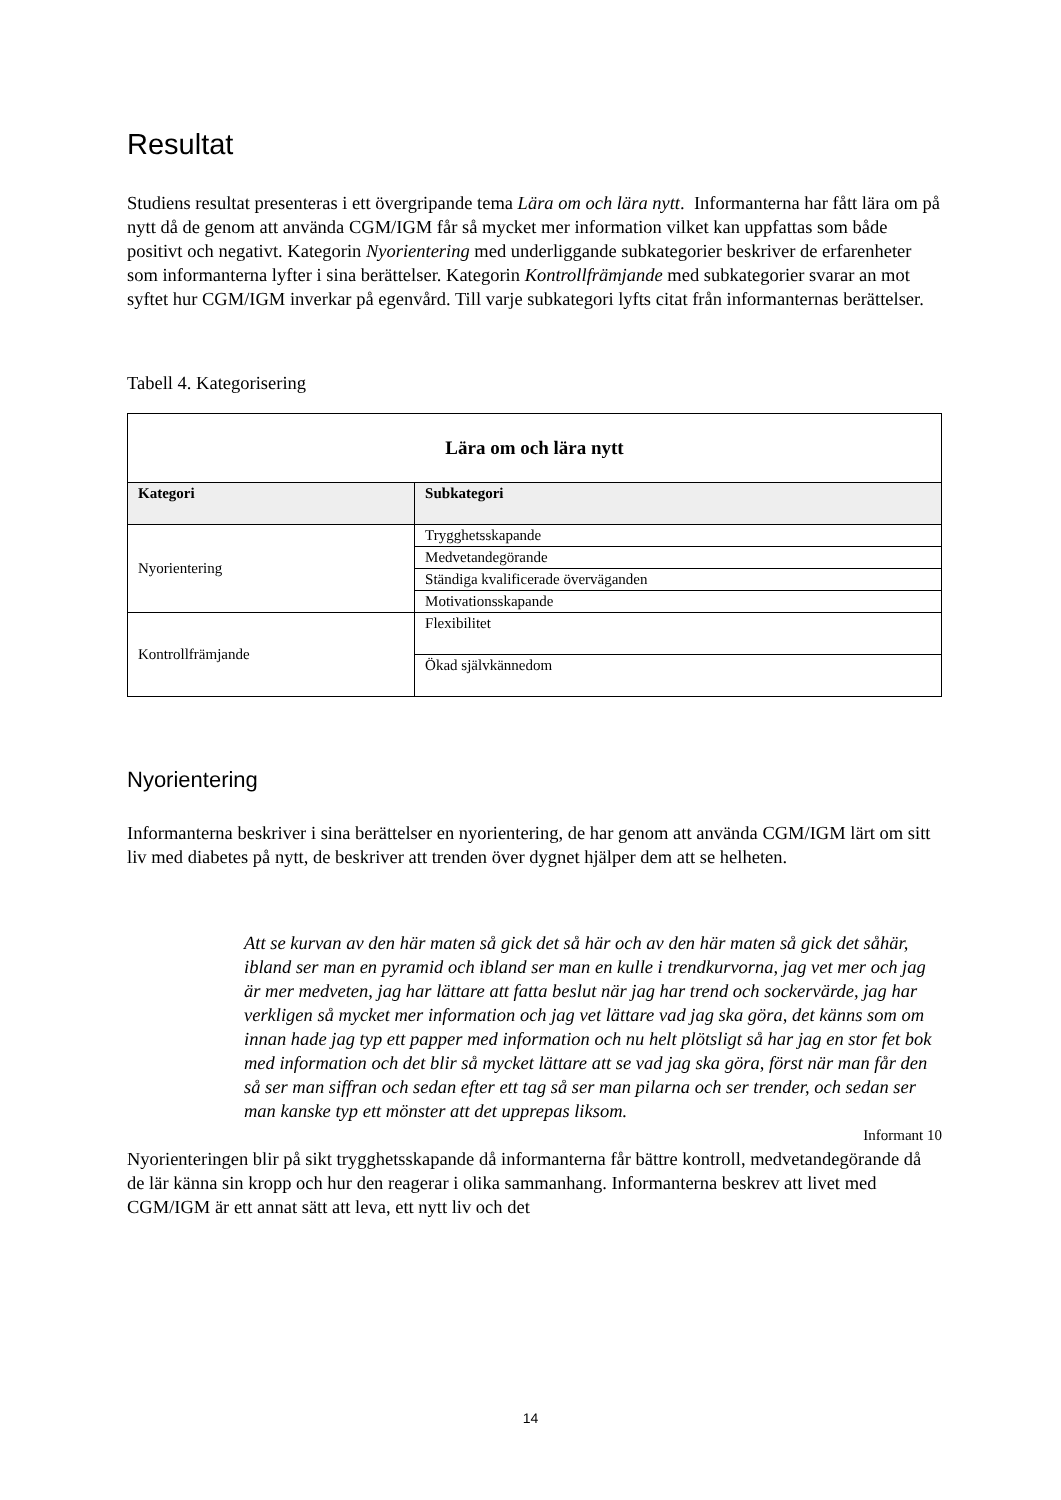Resultat
Studiens resultat presenteras i ett övergripande tema Lära om och lära nytt. Informanterna har fått lära om på nytt då de genom att använda CGM/IGM får så mycket mer information vilket kan uppfattas som både positivt och negativt. Kategorin Nyorientering med underliggande subkategorier beskriver de erfarenheter som informanterna lyfter i sina berättelser. Kategorin Kontrollfrämjande med subkategorier svarar an mot syftet hur CGM/IGM inverkar på egenvård. Till varje subkategori lyfts citat från informanternas berättelser.
Tabell 4. Kategorisering
| Lära om och lära nytt | |
| --- | --- |
| Kategori | Subkategori |
| Nyorientering | Trygghetsskapande |
| | Medvetandegörande |
| | Ständiga kvalificerade överväganden |
| | Motivationsskapande |
| Kontrollfrämjande | Flexibilitet |
| | Ökad självkännedom |
Nyorientering
Informanterna beskriver i sina berättelser en nyorientering, de har genom att använda CGM/IGM lärt om sitt liv med diabetes på nytt, de beskriver att trenden över dygnet hjälper dem att se helheten.
Att se kurvan av den här maten så gick det så här och av den här maten så gick det såhär, ibland ser man en pyramid och ibland ser man en kulle i trendkurvorna, jag vet mer och jag är mer medveten, jag har lättare att fatta beslut när jag har trend och sockervärde, jag har verkligen så mycket mer information och jag vet lättare vad jag ska göra, det känns som om innan hade jag typ ett papper med information och nu helt plötsligt så har jag en stor fet bok med information och det blir så mycket lättare att se vad jag ska göra, först när man får den så ser man siffran och sedan efter ett tag så ser man pilarna och ser trender, och sedan ser man kanske typ ett mönster att det upprepas liksom.
Informant 10
Nyorienteringen blir på sikt trygghetsskapande då informanterna får bättre kontroll, medvetandegörande då de lär känna sin kropp och hur den reagerar i olika sammanhang. Informanterna beskrev att livet med CGM/IGM är ett annat sätt att leva, ett nytt liv och det
14